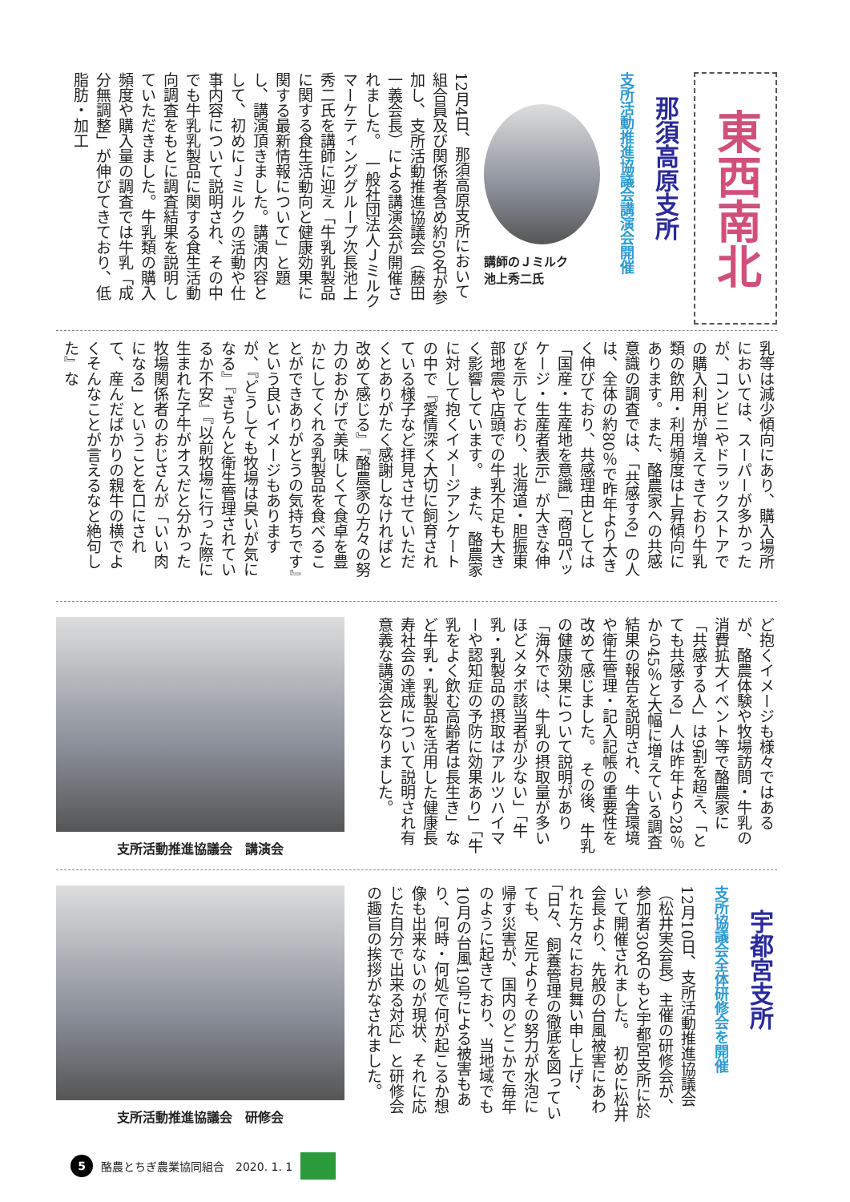東西南北
那須高原支所
支所活動推進協議会講演会開催
講師のＪミルク
池上秀二氏
12月4日、那須高原支所において組合員及び関係者含め約50名が参加し、支所活動推進協議会（藤田一義会長）による講演会が開催されました。　一般社団法人Ｊミルクマーケティンググループ次長池上秀二氏を講師に迎え「牛乳乳製品に関する食生活動向と健康効果に関する最新情報について」と題し、講演頂きました。講演内容として、初めにＪミルクの活動や仕事内容について説明され、その中でも牛乳乳製品に関する食生活動向調査をもとに調査結果を説明していただきました。牛乳類の購入頻度や購入量の調査では牛乳「成分無調整」が伸びてきており、低脂肪・加工
乳等は減少傾向にあり、購入場所においては、スーパーが多かったが、コンビニやドラックストアでの購入利用が増えてきており牛乳類の飲用・利用頻度は上昇傾向にあります。また、酪農家への共感意識の調査では、「共感する」の人は、全体の約80％で昨年より大きく伸びており、共感理由としては「国産・生産地を意識」「商品パッケージ・生産者表示」が大きな伸びを示しており、北海道・胆振東部地震や店頭での牛乳不足も大きく影響しています。　また、酪農家に対して抱くイメージアンケートの中で『愛情深く大切に飼育されている様子など拝見させていただくとありがたく感謝しなければと改めて感じる』『酪農家の方々の努力のおかげで美味しくて食卓を豊かにしてくれる乳製品を食べることができありがとうの気持ちです』という良いイメージもありますが、『どうしても牧場は臭いが気になる』『きちんと衛生管理されているか不安』『以前牧場に行った際に生まれた子牛がオスだと分かった牧場関係者のおじさんが「いい肉になる」ということを口にされて、産んだばかりの親牛の横でよくそんなことが言えるなと絶句した』な
ど抱くイメージも様々ではあるが、酪農体験や牧場訪問・牛乳の消費拡大イベント等で酪農家に「共感する人」は9割を超え、「とても共感する」人は昨年より28％から45％と大幅に増えている調査結果の報告を説明され、牛舎環境や衛生管理・記入記帳の重要性を改めて感じました。　その後、牛乳の健康効果について説明があり「海外では、牛乳の摂取量が多いほどメタボ該当者が少ない」「牛乳・乳製品の摂取はアルツハイマーや認知症の予防に効果あり」「牛乳をよく飲む高齢者は長生き」など牛乳・乳製品を活用した健康長寿社会の達成について説明され有意義な講演会となりました。
支所活動推進協議会　講演会
宇都宮支所
支所協議会全体研修会を開催
12月10日、支所活動推進協議会（松井実会長）主催の研修会が、参加者30名のもと宇都宮支所に於いて開催されました。　初めに松井会長より、先般の台風被害にあわれた方々にお見舞い申し上げ、「日々、飼養管理の徹底を図っていても、足元よりその努力が水泡に帰す災害が、国内のどこかで毎年のように起きており、当地域でも10月の台風19号による被害もあり、何時・何処で何が起こるか想像も出来ないのが現状、それに応じた自分で出来る対応」と研修会の趣旨の挨拶がなされました。
支所活動推進協議会　研修会
5 酪農とちぎ農業協同組合　2020. 1. 1